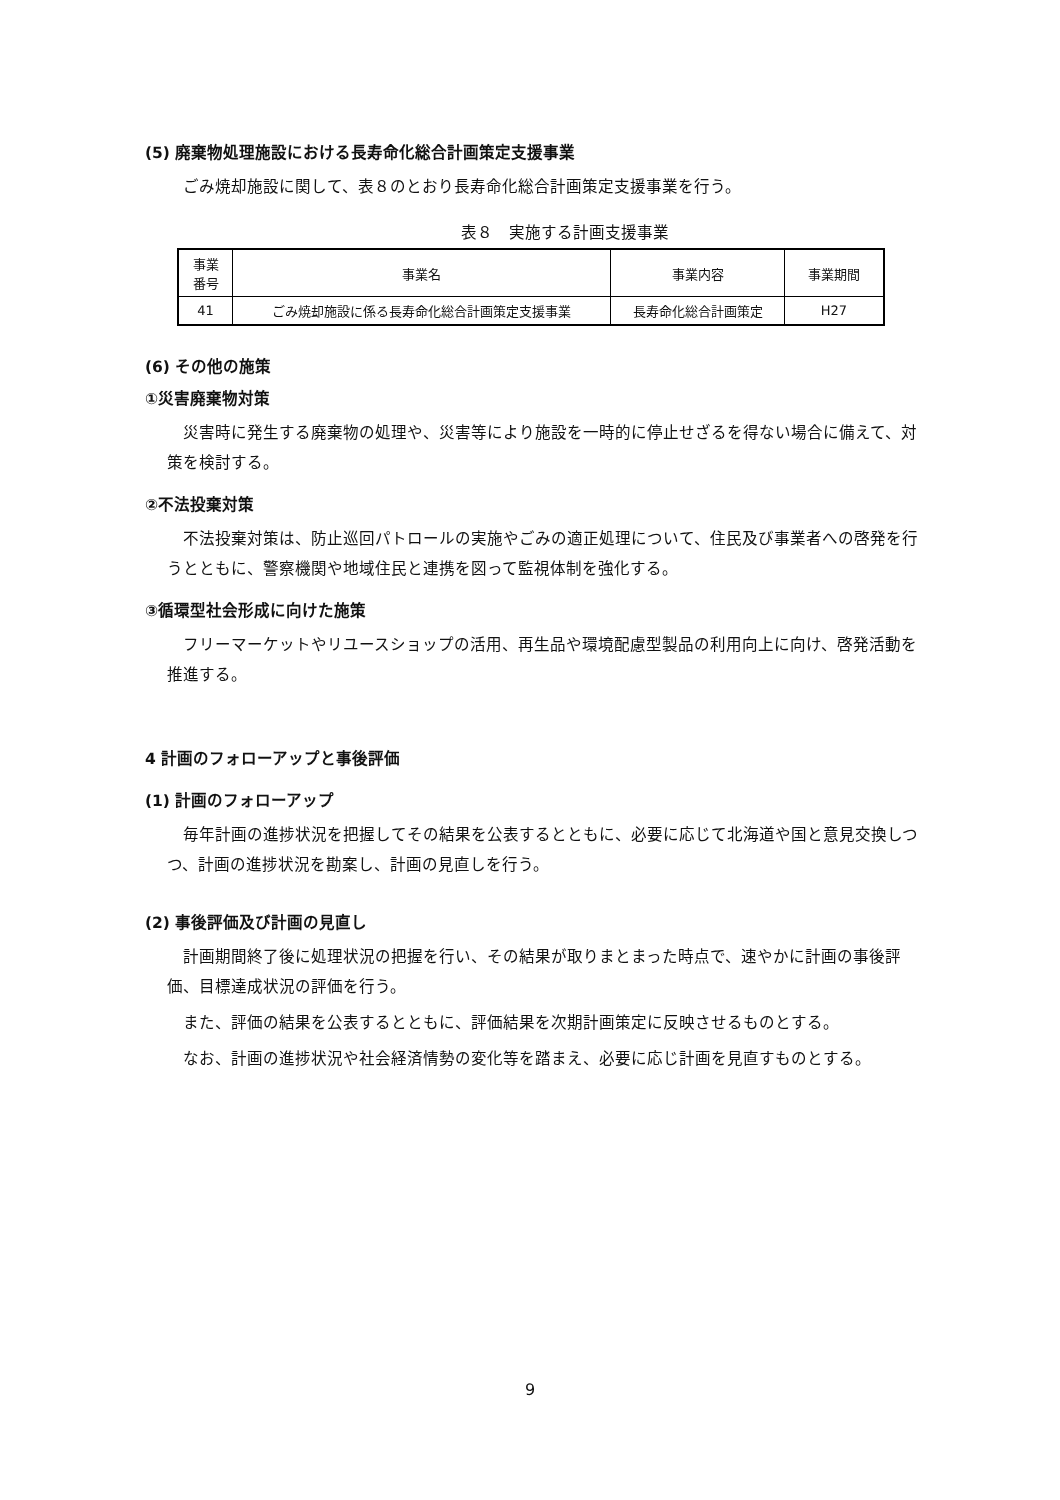(5) 廃棄物処理施設における長寿命化総合計画策定支援事業
ごみ焼却施設に関して、表８のとおり長寿命化総合計画策定支援事業を行う。
表８　実施する計画支援事業
| 事業 番号 | 事業名 | 事業内容 | 事業期間 |
| --- | --- | --- | --- |
| 41 | ごみ焼却施設に係る長寿命化総合計画策定支援事業 | 長寿命化総合計画策定 | H27 |
(6) その他の施策
①災害廃棄物対策
災害時に発生する廃棄物の処理や、災害等により施設を一時的に停止せざるを得ない場合に備えて、対策を検討する。
②不法投棄対策
不法投棄対策は、防止巡回パトロールの実施やごみの適正処理について、住民及び事業者への啓発を行うとともに、警察機関や地域住民と連携を図って監視体制を強化する。
③循環型社会形成に向けた施策
フリーマーケットやリユースショップの活用、再生品や環境配慮型製品の利用向上に向け、啓発活動を推進する。
4 計画のフォローアップと事後評価
(1) 計画のフォローアップ
毎年計画の進捗状況を把握してその結果を公表するとともに、必要に応じて北海道や国と意見交換しつつ、計画の進捗状況を勘案し、計画の見直しを行う。
(2) 事後評価及び計画の見直し
計画期間終了後に処理状況の把握を行い、その結果が取りまとまった時点で、速やかに計画の事後評価、目標達成状況の評価を行う。
また、評価の結果を公表するとともに、評価結果を次期計画策定に反映させるものとする。
なお、計画の進捗状況や社会経済情勢の変化等を踏まえ、必要に応じ計画を見直すものとする。
9